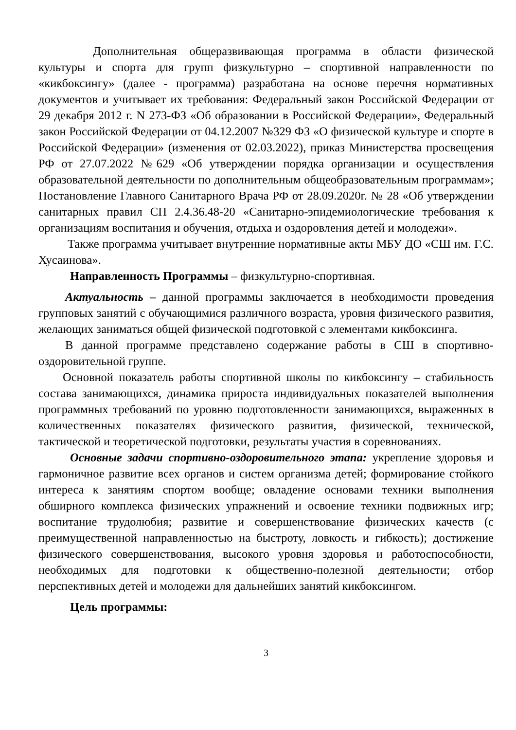Дополнительная общеразвивающая программа в области физической культуры и спорта для групп физкультурно – спортивной направленности по «кикбоксингу» (далее - программа) разработана на основе перечня нормативных документов и учитывает их требования: Федеральный закон Российской Федерации от 29 декабря 2012 г. N 273-ФЗ «Об образовании в Российской Федерации», Федеральный закон Российской Федерации от 04.12.2007 №329 ФЗ «О физической культуре и спорте в Российской Федерации» (изменения от 02.03.2022), приказ Министерства просвещения РФ от 27.07.2022 №629 «Об утверждении порядка организации и осуществления образовательной деятельности по дополнительным общеобразовательным программам»; Постановление Главного Санитарного Врача РФ от 28.09.2020г. № 28 «Об утверждении санитарных правил СП 2.4.36.48-20 «Санитарно-эпидемиологические требования к организациям воспитания и обучения, отдыха и оздоровления детей и молодежи».
Также программа учитывает внутренние нормативные акты МБУ ДО «СШ им. Г.С. Хусаинова».
Направленность Программы – физкультурно-спортивная.
Актуальность – данной программы заключается в необходимости проведения групповых занятий с обучающимися различного возраста, уровня физического развития, желающих заниматься общей физической подготовкой с элементами кикбоксинга.
В данной программе представлено содержание работы в СШ в спортивно-оздоровительной группе.
Основной показатель работы спортивной школы по кикбоксингу – стабильность состава занимающихся, динамика прироста индивидуальных показателей выполнения программных требований по уровню подготовленности занимающихся, выраженных в количественных показателях физического развития, физической, технической, тактической и теоретической подготовки, результаты участия в соревнованиях.
Основные задачи спортивно-оздоровительного этапа: укрепление здоровья и гармоничное развитие всех органов и систем организма детей; формирование стойкого интереса к занятиям спортом вообще; овладение основами техники выполнения обширного комплекса физических упражнений и освоение техники подвижных игр; воспитание трудолюбия; развитие и совершенствование физических качеств (с преимущественной направленностью на быстроту, ловкость и гибкость); достижение физического совершенствования, высокого уровня здоровья и работоспособности, необходимых для подготовки к общественно-полезной деятельности; отбор перспективных детей и молодежи для дальнейших занятий кикбоксингом.
Цель программы:
3